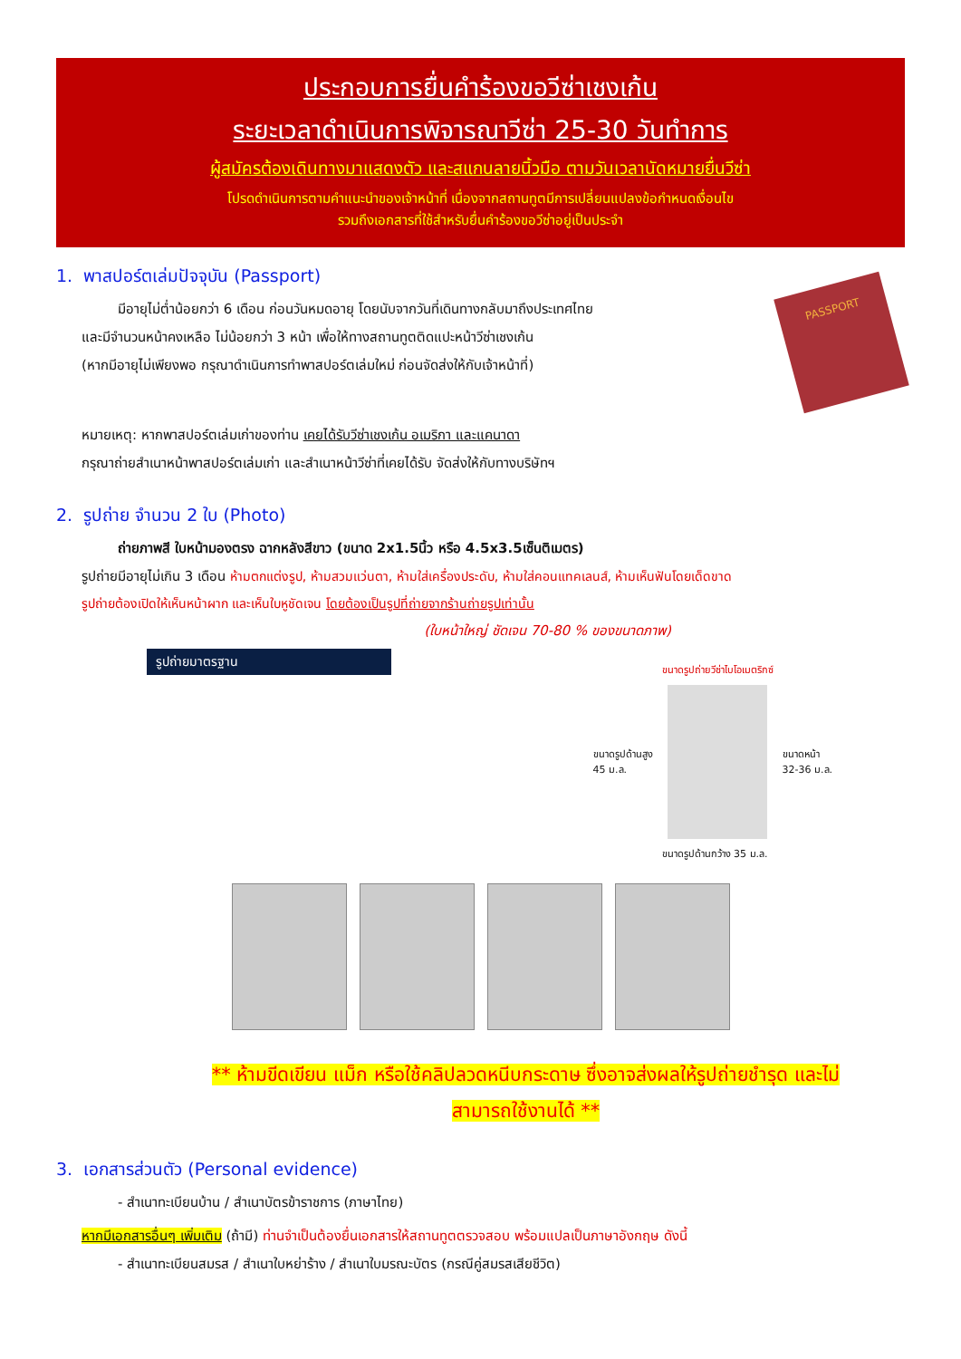ประกอบการยื่นคำร้องขอวีซ่าเชงเก้น
ระยะเวลาดำเนินการพิจารณาวีซ่า 25-30 วันทำการ
ผู้สมัครต้องเดินทางมาแสดงตัว และสแกนลายนิ้วมือ ตามวันเวลานัดหมายยื่นวีซ่า
โปรดดำเนินการตามคำแนะนำของเจ้าหน้าที่ เนื่องจากสถานทูตมีการเปลี่ยนแปลงข้อกำหนดเงื่อนไข
รวมถึงเอกสารที่ใช้สำหรับยื่นคำร้องขอวีซ่าอยู่เป็นประจำ
1. พาสปอร์ตเล่มปัจจุบัน (Passport)
มีอายุไม่ต่ำน้อยกว่า 6 เดือน ก่อนวันหมดอายุ โดยนับจากวันที่เดินทางกลับมาถึงประเทศไทย
และมีจำนวนหน้าคงเหลือ ไม่น้อยกว่า 3 หน้า เพื่อให้ทางสถานทูตติดแปะหน้าวีซ่าเชงเก้น
(หากมีอายุไม่เพียงพอ กรุณาดำเนินการทำพาสปอร์ตเล่มใหม่ ก่อนจัดส่งให้กับเจ้าหน้าที่)
PASSPORT
หมายเหตุ: หากพาสปอร์ตเล่มเก่าของท่าน เคยได้รับวีซ่าเชงเก้น อเมริกา และแคนาดา
กรุณาถ่ายสำเนาหน้าพาสปอร์ตเล่มเก่า และสำเนาหน้าวีซ่าที่เคยได้รับ จัดส่งให้กับทางบริษัทฯ
2. รูปถ่าย จำนวน 2 ใบ (Photo)
ถ่ายภาพสี ใบหน้ามองตรง ฉากหลังสีขาว (ขนาด 2x1.5นิ้ว หรือ 4.5x3.5เซ็นติเมตร)
รูปถ่ายมีอายุไม่เกิน 3 เดือน ห้ามตกแต่งรูป, ห้ามสวมแว่นตา, ห้ามใส่เครื่องประดับ, ห้ามใส่คอนแทคเลนส์, ห้ามเห็นฟันโดยเด็ดขาด
รูปถ่ายต้องเปิดให้เห็นหน้าผาก และเห็นใบหูชัดเจน โดยต้องเป็นรูปที่ถ่ายจากร้านถ่ายรูปเท่านั้น
(ใบหน้าใหญ่ ชัดเจน 70-80 % ของขนาดภาพ)
รูปถ่ายมาตรฐาน
ขนาดรูปด้านสูง
45 ม.ล.
ขนาดรูปถ่ายวีซ่าไบโอเมตริกซ์
ขนาดรูปด้านกว้าง 35 ม.ล.
ขนาดหน้า
32-36 ม.ล.
** ห้ามขีดเขียน แม็ก หรือใช้คลิปลวดหนีบกระดาษ ซึ่งอาจส่งผลให้รูปถ่ายชำรุด และไม่
สามารถใช้งานได้ **
3. เอกสารส่วนตัว (Personal evidence)
- สำเนาทะเบียนบ้าน / สำเนาบัตรข้าราชการ (ภาษาไทย)
หากมีเอกสารอื่นๆ เพิ่มเติม (ถ้ามี) ท่านจำเป็นต้องยื่นเอกสารให้สถานทูตตรวจสอบ พร้อมแปลเป็นภาษาอังกฤษ ดังนี้
- สำเนาทะเบียนสมรส / สำเนาใบหย่าร้าง / สำเนาใบมรณะบัตร (กรณีคู่สมรสเสียชีวิต)